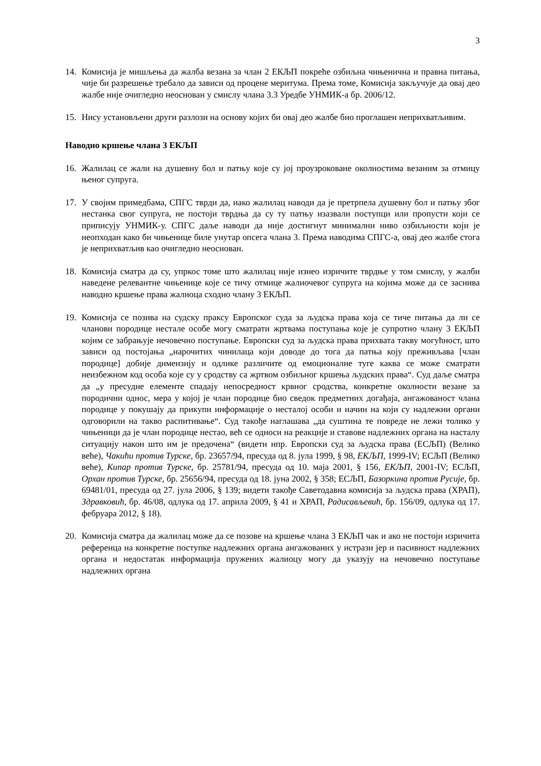3
14. Комисија је мишљења да жалба везана за члан 2 ЕКЉП покреће озбиљна чињенична и правна питања, чије би разрешење требало да зависи од процене меритума. Према томе, Комисија закључује да овај део жалбе није очигледно неоснован у смислу члана 3.3 Уредбе УНМИК-а бр. 2006/12.
15. Нису установљени други разлози на основу којих би овај део жалбе био проглашен неприхватљивим.
Наводно кршење члана 3 ЕКЉП
16. Жалилац се жали на душевну бол и патњу које су јој проузроковане околностима везаним за отмицу њеног супруга.
17. У својим примедбама, СПГС тврди да, иако жалилац наводи да је претрпела душевну бол и патњу због нестанка свог супруга, не постоји тврдња да су ту патњу изазвали поступци или пропусти који се приписују УНМИК-у. СПГС даље наводи да није достигнут минимални ниво озбиљности који је неопходан како би чињенице биле унутар опсега члана 3. Према наводима СПГС-а, овај део жалбе стога је неприхватљив као очигледно неоснован.
18. Комисија сматра да су, упркос томе што жалилац није изнео изричите тврдње у том смислу, у жалби наведене релевантне чињенице које се тичу отмице жалиочевог супруга на којима може да се заснива наводно кршење права жалиоца сходно члану 3 ЕКЉП.
19. Комисија се позива на судску праксу Европског суда за људска права која се тиче питања да ли се чланови породице нестале особе могу сматрати жртвама поступања које је супротно члану 3 ЕКЉП којим се забрањује нечовечно поступање. Европски суд за људска права прихвата такву могућност, што зависи од постојања „нарочитих чинилаца који доводе до тога да патња коју преживљава [члан породице] добије димензију и одлике различите од емоционалне туге каква се може сматрати неизбежном код особа које су у сродству са жртвом озбиљног кршења људских права“. Суд даље сматра да „у пресудне елементе спадају непосредност крвног сродства, конкретне околности везане за породични однос, мера у којој је члан породице био сведок предметних догађаја, ангажованост члана породице у покушају да прикупи информације о несталој особи и начин на који су надлежни органи одговорили на такво распитивање“. Суд такође наглашава „да суштина те повреде не лежи толико у чињеници да је члан породице нестао, већ се односи на реакције и ставове надлежних органа на насталу ситуацију након што им је предочена“ (видети нпр. Европски суд за људска права (ЕСЉП) (Велико веће), Чакићи против Турске, бр. 23657/94, пресуда од 8. јула 1999, § 98, ЕКЉП, 1999-IV; ЕСЉП (Велико веће), Кипар против Турске, бр. 25781/94, пресуда од 10. маја 2001, § 156, ЕКЉП, 2001-IV; ЕСЉП, Орхан против Турске, бр. 25656/94, пресуда од 18. јуна 2002, § 358; ЕСЉП, Базоркина против Русије, бр. 69481/01, пресуда од 27. јула 2006, § 139; видети такође Саветодавна комисија за људска права (ХРАП), Здравковић, бр. 46/08, одлука од 17. априла 2009, § 41 и ХРАП, Радисављевић, бр. 156/09, одлука од 17. фебруара 2012, § 18).
20. Комисија сматра да жалилац може да се позове на кршење члана 3 ЕКЉП чак и ако не постоји изричита референца на конкретне поступке надлежних органа ангажованих у истрази јер и пасивност надлежних органа и недостатак информација пружених жалиоцу могу да указују на нечовечно поступање надлежних органа